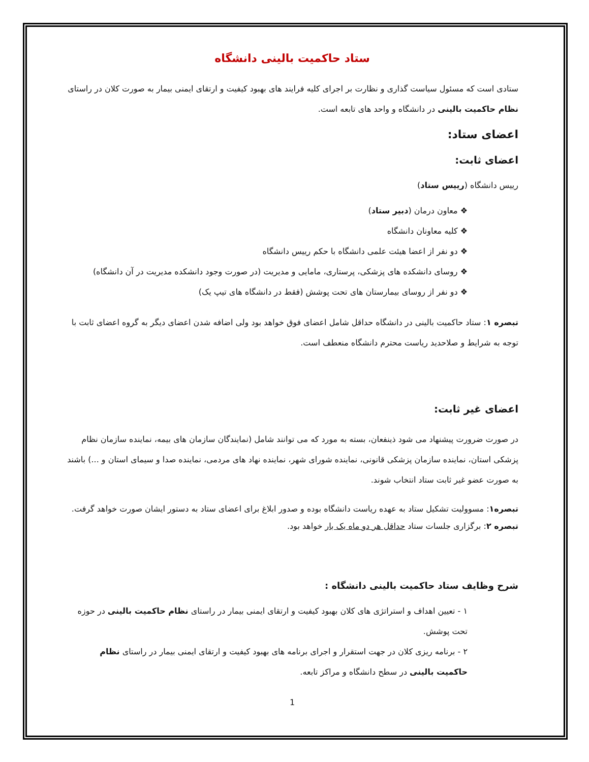ستاد حاکمیت بالینی دانشگاه
ستادی است که مسئول سیاست گذاری و نظارت بر اجرای کلیه فرایند های بهبود کیفیت و ارتقای ایمنی بیمار به صورت کلان در راستای نظام حاکمیت بالینی در دانشگاه و واحد های تابعه است.
اعضای ستاد:
اعضای ثابت:
رییس دانشگاه (رییس ستاد)
❖ معاون درمان (دبیر ستاد)
❖ کلیه معاونان دانشگاه
❖ دو نفر از اعضا هیئت علمی دانشگاه با حکم رییس دانشگاه
❖ روسای دانشکده های پزشکی، پرستاری، مامایی و مدیریت (در صورت وجود دانشکده مدیریت در آن دانشگاه)
❖ دو نفر از روسای بیمارستان های تحت پوشش (فقط در دانشگاه های تیپ یک)
تبصره ۱: ستاد حاکمیت بالینی در دانشگاه حداقل شامل اعضای فوق خواهد بود ولی اضافه شدن اعضای دیگر به گروه اعضای ثابت با توجه به شرایط و صلاحدید ریاست محترم دانشگاه منعطف است.
اعضای غیر ثابت:
در صورت ضرورت پیشنهاد می شود ذینفعان، بسته به مورد که می توانند شامل (نمایندگان سازمان های بیمه، نماینده سازمان نظام پزشکی استان، نماینده سازمان پزشکی قانونی، نماینده شورای شهر، نماینده نهاد های مردمی، نماینده صدا و سیمای استان و ...) باشند به صورت عضو غیر ثابت ستاد انتخاب شوند.
تبصره۱: مسوولیت تشکیل ستاد به عهده ریاست دانشگاه بوده و صدور ابلاغ برای اعضای ستاد به دستور ایشان صورت خواهد گرفت.
تبصره ۲: برگزاری جلسات ستاد حداقل هر دو ماه یک بار خواهد بود.
شرح وظایف ستاد حاکمیت بالینی دانشگاه :
۱ - تعیین اهداف و استراتژی های کلان بهبود کیفیت و ارتقای ایمنی بیمار در راستای نظام حاکمیت بالینی در حوزه تحت پوشش.
۲ - برنامه ریزی کلان در جهت استقرار و اجرای برنامه های بهبود کیفیت و ارتقای ایمنی بیمار در راستای نظام حاکمیت بالینی در سطح دانشگاه و مراکز تابعه.
1